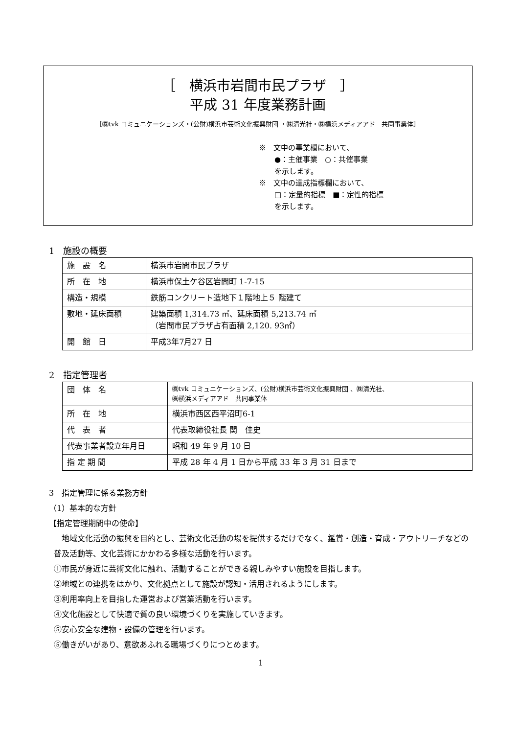［　横浜市岩間市民プラザ　］
平成 31 年度業務計画
［㈱tvk コミュニケーションズ・(公財)横浜市芸術文化振興財団 ・㈱清光社・㈱横浜メディアアド　共同事業体］
※　文中の事業欄において、
●：主催事業　○：共催事業
を示します。
※　文中の達成指標欄において、
□：定量的指標　■：定性的指標
を示します。
1　施設の概要
| 施 設 名 | 横浜市岩間市民プラザ |
| 所 在 地 | 横浜市保土ケ谷区岩間町 1-7-15 |
| 構造・規模 | 鉄筋コンクリート造地下１階地上５ 階建て |
| 敷地・延床面積 | 建築面積 1,314.73 ㎡、延床面積 5,213.74 ㎡ （岩間市民プラザ占有面積 2,120. 93㎡） |
| 開 館 日 | 平成3年7月27 日 |
2　指定管理者
| 団 体 名 | ㈱tvk コミュニケーションズ、(公財)横浜市芸術文化振興財団 、㈱清光社、 ㈱横浜メディアアド 共同事業体 |
| 所 在 地 | 横浜市西区西平沼町6-1 |
| 代 表 者 | 代表取締役社長 関 佳史 |
| 代表事業者設立年月日 | 昭和 49 年 9 月 10 日 |
| 指 定 期 間 | 平成 28 年 4 月 1 日から平成 33 年 3 月 31 日まで |
3　指定管理に係る業務方針
（1）基本的な方針
【指定管理期間中の使命】
　地域文化活動の振興を目的とし、芸術文化活動の場を提供するだけでなく、鑑賞・創造・育成・アウトリーチなどの普及活動等、文化芸術にかかわる多様な活動を行います。
①市民が身近に芸術文化に触れ、活動することができる親しみやすい施設を目指します。
②地域との連携をはかり、文化拠点として施設が認知・活用されるようにします。
③利用率向上を目指した運営および営業活動を行います。
④文化施設として快適で質の良い環境づくりを実施していきます。
⑤安心安全な建物・設備の管理を行います。
⑤働きがいがあり、意欲あふれる職場づくりにつとめます。
1